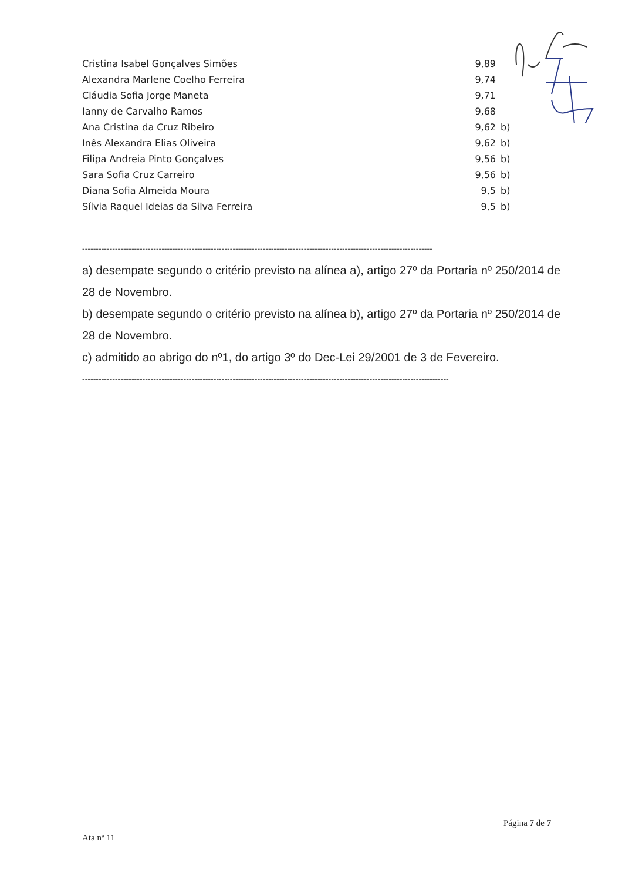| Cristina Isabel Gonçalves Simões | 9,89 | |
| Alexandra Marlene Coelho Ferreira | 9,74 | |
| Cláudia Sofia Jorge Maneta | 9,71 | |
| Ianny de Carvalho Ramos | 9,68 | |
| Ana Cristina da Cruz Ribeiro | 9,62 | b) |
| Inês Alexandra Elias Oliveira | 9,62 | b) |
| Filipa Andreia Pinto Gonçalves | 9,56 | b) |
| Sara Sofia Cruz Carreiro | 9,56 | b) |
| Diana Sofia Almeida Moura | 9,5 | b) |
| Sílvia Raquel Ideias da Silva Ferreira | 9,5 | b) |
--------------------------------------------------------------------------------------------------------------------------------
a) desempate segundo o critério previsto na alínea a), artigo 27º da Portaria nº 250/2014 de 28 de Novembro.
b) desempate segundo o critério previsto na alínea b), artigo 27º da Portaria nº 250/2014 de 28 de Novembro.
c) admitido ao abrigo do nº1, do artigo 3º do Dec-Lei 29/2001 de 3 de Fevereiro.
--------------------------------------------------------------------------------------------------------------------------------------
Página 7 de 7
Ata nº 11